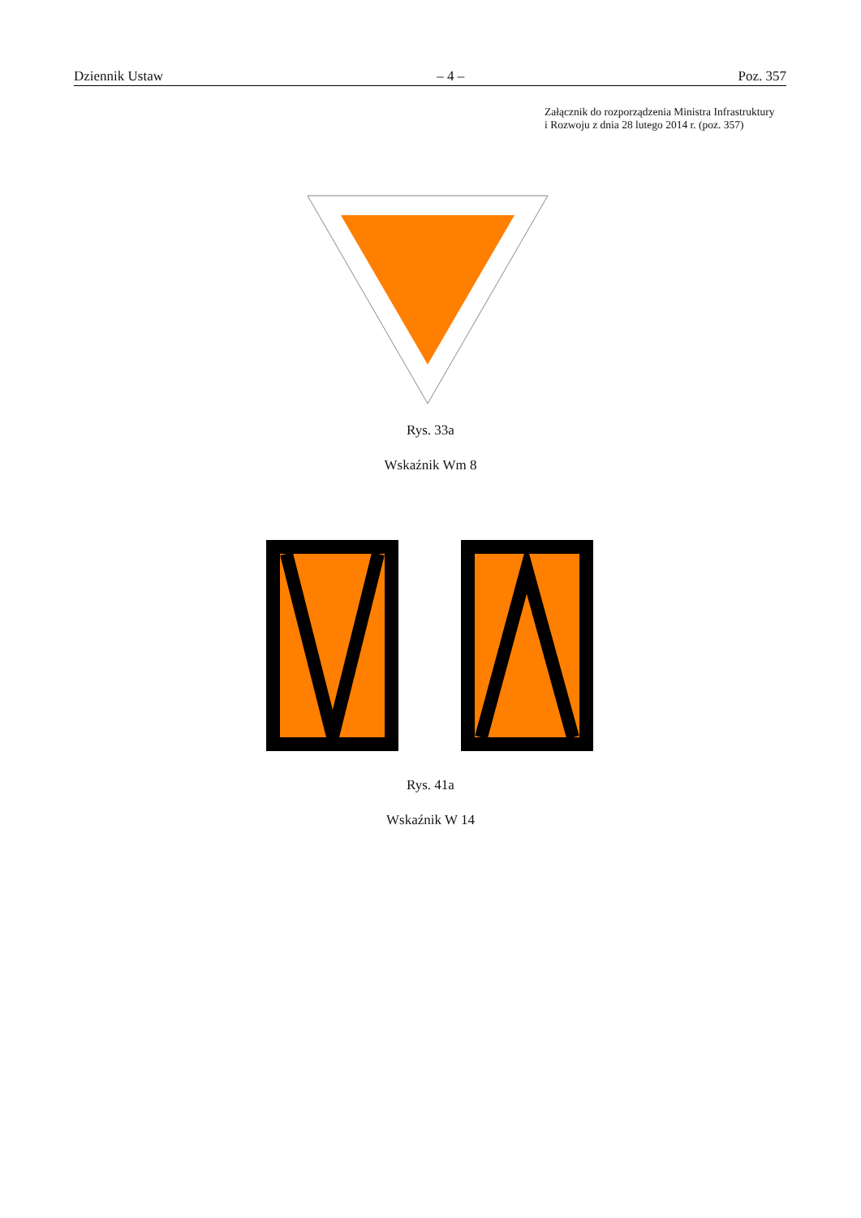Dziennik Ustaw – 4 – Poz. 357
Załącznik do rozporządzenia Ministra Infrastruktury
i Rozwoju z dnia 28 lutego 2014 r. (poz. 357)
Rys. 33a
Wskaźnik Wm 8
Rys. 41a
Wskaźnik W 14